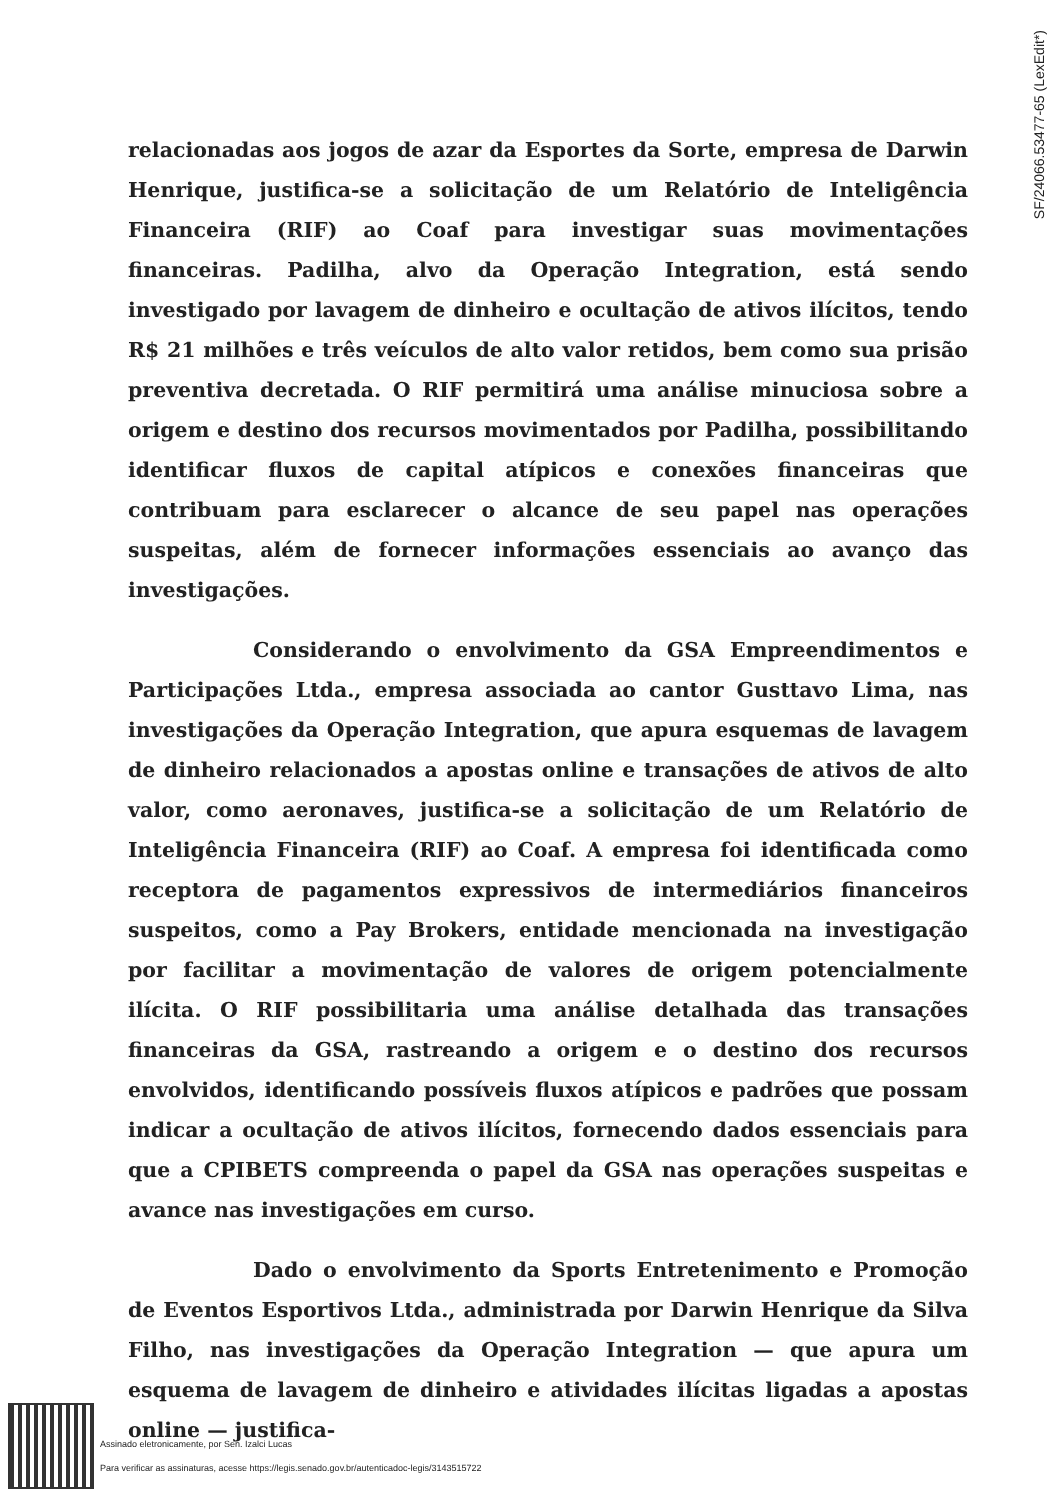SF/24066.53477-65 (LexEdit*)
relacionadas aos jogos de azar da Esportes da Sorte, empresa de Darwin Henrique, justifica-se a solicitação de um Relatório de Inteligência Financeira (RIF) ao Coaf para investigar suas movimentações financeiras. Padilha, alvo da Operação Integration, está sendo investigado por lavagem de dinheiro e ocultação de ativos ilícitos, tendo R$ 21 milhões e três veículos de alto valor retidos, bem como sua prisão preventiva decretada. O RIF permitirá uma análise minuciosa sobre a origem e destino dos recursos movimentados por Padilha, possibilitando identificar fluxos de capital atípicos e conexões financeiras que contribuam para esclarecer o alcance de seu papel nas operações suspeitas, além de fornecer informações essenciais ao avanço das investigações.
Considerando o envolvimento da GSA Empreendimentos e Participações Ltda., empresa associada ao cantor Gusttavo Lima, nas investigações da Operação Integration, que apura esquemas de lavagem de dinheiro relacionados a apostas online e transações de ativos de alto valor, como aeronaves, justifica-se a solicitação de um Relatório de Inteligência Financeira (RIF) ao Coaf. A empresa foi identificada como receptora de pagamentos expressivos de intermediários financeiros suspeitos, como a Pay Brokers, entidade mencionada na investigação por facilitar a movimentação de valores de origem potencialmente ilícita. O RIF possibilitaria uma análise detalhada das transações financeiras da GSA, rastreando a origem e o destino dos recursos envolvidos, identificando possíveis fluxos atípicos e padrões que possam indicar a ocultação de ativos ilícitos, fornecendo dados essenciais para que a CPIBETS compreenda o papel da GSA nas operações suspeitas e avance nas investigações em curso.
Dado o envolvimento da Sports Entretenimento e Promoção de Eventos Esportivos Ltda., administrada por Darwin Henrique da Silva Filho, nas investigações da Operação Integration — que apura um esquema de lavagem de dinheiro e atividades ilícitas ligadas a apostas online — justifica-
Assinado eletronicamente, por Sen. Izalci Lucas
Para verificar as assinaturas, acesse https://legis.senado.gov.br/autenticadoc-legis/3143515722